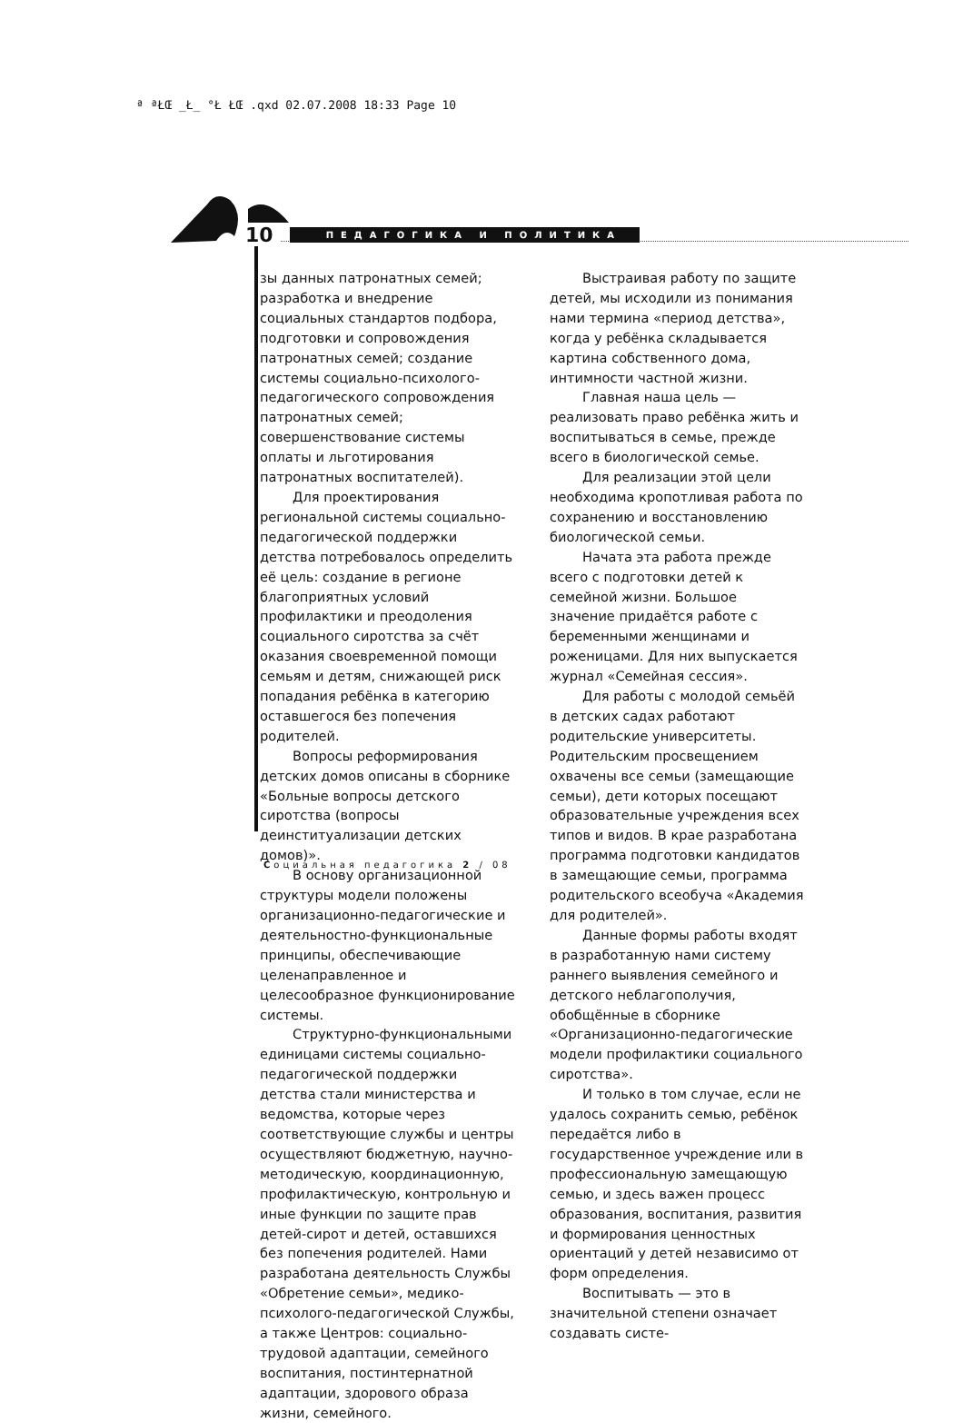ª ªŁŒ _Ł_ °Ł ŁŒ .qxd 02.07.2008 18:33 Page 10
10 ПЕДАГОГИКА И ПОЛИТИКА
зы данных патронатных семей; разработка и внедрение социальных стандартов подбора, подготовки и сопровождения патронатных семей; создание системы социально-психолого-педагогического сопровождения патронатных семей; совершенствование системы оплаты и льготирования патронатных воспитателей).
Для проектирования региональной системы социально-педагогической поддержки детства потребовалось определить её цель: создание в регионе благоприятных условий профилактики и преодоления социального сиротства за счёт оказания своевременной помощи семьям и детям, снижающей риск попадания ребёнка в категорию оставшегося без попечения родителей.
Вопросы реформирования детских домов описаны в сборнике «Больные вопросы детского сиротства (вопросы деинституализации детских домов)».
В основу организационной структуры модели положены организационно-педагогические и деятельностно-функциональные принципы, обеспечивающие целенаправленное и целесообразное функционирование системы.
Структурно-функциональными единицами системы социально-педагогической поддержки детства стали министерства и ведомства, которые через соответствующие службы и центры осуществляют бюджетную, научно-методическую, координационную, профилактическую, контрольную и иные функции по защите прав детей-сирот и детей, оставшихся без попечения родителей. Нами разработана деятельность Службы «Обретение семьи», медико-психолого-педагогической Службы, а также Центров: социально-трудовой адаптации, семейного воспитания, постинтернатной адаптации, здорового образа жизни, семейного.
Выстраивая работу по защите детей, мы исходили из понимания нами термина «период детства», когда у ребёнка складывается картина собственного дома, интимности частной жизни.
Главная наша цель — реализовать право ребёнка жить и воспитываться в семье, прежде всего в биологической семье.
Для реализации этой цели необходима кропотливая работа по сохранению и восстановлению биологической семьи.
Начата эта работа прежде всего с подготовки детей к семейной жизни. Большое значение придаётся работе с беременными женщинами и роженицами. Для них выпускается журнал «Семейная сессия».
Для работы с молодой семьёй в детских садах работают родительские университеты. Родительским просвещением охвачены все семьи (замещающие семьи), дети которых посещают образовательные учреждения всех типов и видов. В крае разработана программа подготовки кандидатов в замещающие семьи, программа родительского всеобуча «Академия для родителей».
Данные формы работы входят в разработанную нами систему раннего выявления семейного и детского неблагополучия, обобщённые в сборнике «Организационно-педагогические модели профилактики социального сиротства».
И только в том случае, если не удалось сохранить семью, ребёнок передаётся либо в государственное учреждение или в профессиональную замещающую семью, и здесь важен процесс образования, воспитания, развития и формирования ценностных ориентаций у детей независимо от форм определения.
Воспитывать — это в значительной степени означает создавать систе-
Социальная педагогика 2 / 08